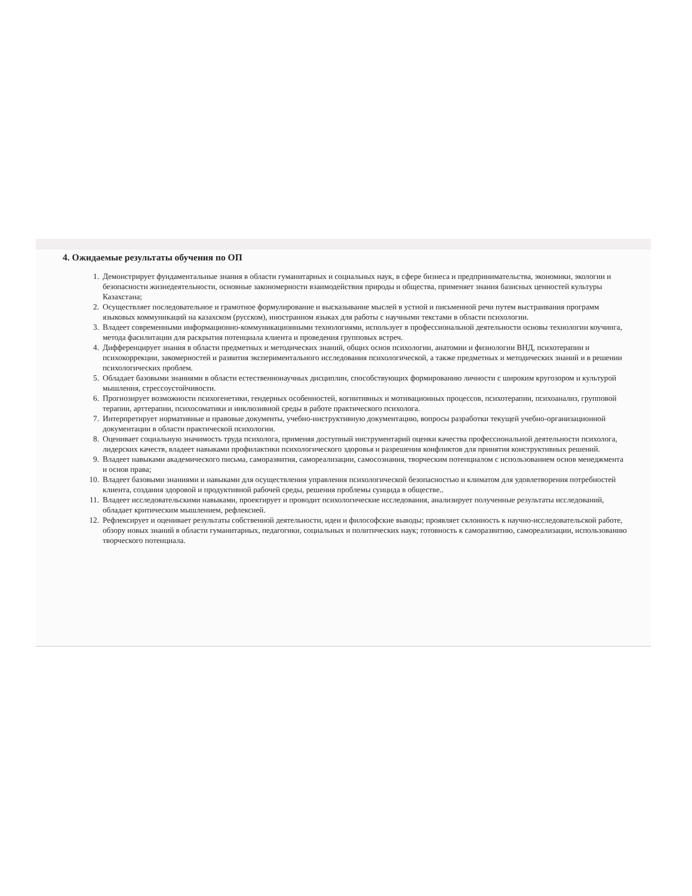4. Ожидаемые результаты обучения по ОП
1. Демонстрирует фундаментальные знания в области гуманитарных и социальных наук, в сфере бизнеса и предпринимательства, экономики, экологии и безопасности жизнедеятельности, основные закономерности взаимодействия природы и общества, применяет знания базисных ценностей культуры Казахстана;
2. Осуществляет последовательное и грамотное формулирование и высказывание мыслей в устной и письменной речи путем выстраивания программ языковых коммуникаций на казахском (русском), иностранном языках для работы с научными текстами в области психологии.
3. Владеет современными информационно-коммуникационными технологиями, использует в профессиональной деятельности основы технологии коучинга, метода фасилитации для раскрытия потенциала клиента и проведения групповых встреч.
4. Дифференцирует знания в области предметных и методических знаний, общих основ психологии, анатомии и физиологии ВНД, психотерапии и психокоррекции, закомерностей и развития экспериментального исследования психологической, а также предметных и методических знаний и в решении психологических проблем.
5. Обладает базовыми знаниями в области естественнонаучных дисциплин, способствующих формированию личности с широким кругозором и культурой мышления, стрессоустойчивости.
6. Прогнозирует возможности психогенетики, гендерных особенностей, когнитивных и мотивационных процессов, психотерапии, психоанализ, групповой терапии, арттерапии, психосоматики и инклюзивной среды в работе практического психолога.
7. Интерпретирует нормативные и правовые документы, учебно-инструктивную документацию, вопросы разработки текущей учебно-организационной документации в области практической психологии.
8. Оценивает социальную значимость труда психолога, применяя доступный инструментарий оценки качества профессиональной деятельности психолога, лидерских качеств, владеет навыками профилактики психологического здоровья и разрешения конфликтов для принятия конструктивных решений.
9. Владеет навыками академического письма, саморазвития, самореализации, самосознания, творческим потенциалом с использованием основ менеджмента и основ права;
10. Владеет базовыми знаниями и навыками для осуществления управления психологической безопасностью и климатом для удовлетворения потребностей клиента, создания здоровой и продуктивной рабочей среды, решения проблемы суицида в обществе..
11. Владеет исследовательскими навыками, проектирует и проводит психологические исследования, анализирует полученные результаты исследований, обладает критическим мышлением, рефлексией.
12. Рефлексирует и оценивает результаты собственной деятельности, идеи и философские выводы; проявляет склонность к научно-исследовательской работе, обзору новых знаний в области гуманитарных, педагогики, социальных и политических наук; готовность к саморазвитию, самореализации, использованию творческого потенциала.